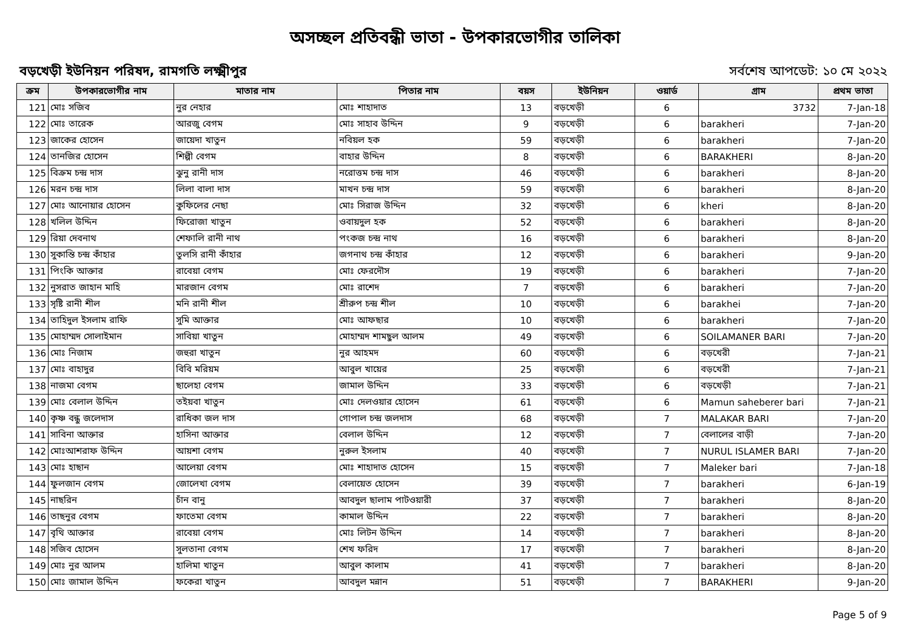অসচ্ছল প্রতিবন্ধী ভাতা - উপকারভোগীর তালিকা
বড়খেড়ী ইউনিয়ন পরিষদ, রামগতি লক্ষ্মীপুর সর্বশেষ আপডেট: ১০ মে ২০২২
| ক্রম | উপকারভোগীর নাম | মাতার নাম | পিতার নাম | বয়স | ইউনিয়ন | ওয়ার্ড | গ্রাম | প্রথম ভাতা |
| --- | --- | --- | --- | --- | --- | --- | --- | --- |
| 121 | মোঃ সজিব | নুর নেহার | মোঃ শাহাদাত | 13 | বড়খেড়ী | 6 | 3732 | 7-Jan-18 |
| 122 | মোঃ তারেক | আরজু বেগম | মোঃ সাহাব উদ্দিন | 9 | বড়খেড়ী | 6 | barakheri | 7-Jan-20 |
| 123 | জাকের হোসেন | জায়েদা খাতুন | নবিয়ল হক | 59 | বড়খেড়ী | 6 | barakheri | 7-Jan-20 |
| 124 | তানজির হোসেন | শিল্পী বেগম | বাহার উদ্দিন | 8 | বড়খেড়ী | 6 | BARAKHERI | 8-Jan-20 |
| 125 | বিক্রম চন্দ্র দাস | ঝুনু রানী দাস | নরোত্তম চন্দ্র দাস | 46 | বড়খেড়ী | 6 | barakheri | 8-Jan-20 |
| 126 | মরন চন্দ্র দাস | লিলা বালা দাস | মাখন চন্দ্র দাস | 59 | বড়খেড়ী | 6 | barakheri | 8-Jan-20 |
| 127 | মোঃ আনোয়ার হোসেন | কুফিলের নেছা | মোঃ সিরাজ উদ্দিন | 32 | বড়খেড়ী | 6 | kheri | 8-Jan-20 |
| 128 | খলিল উদ্দিন | ফিরোজা খাতুন | ওবায়দুল হক | 52 | বড়খেড়ী | 6 | barakheri | 8-Jan-20 |
| 129 | রিয়া দেবনাথ | শেফালি রানী নাথ | পংকজ চন্দ্র নাথ | 16 | বড়খেড়ী | 6 | barakheri | 8-Jan-20 |
| 130 | সুকান্তি চন্দ্র কাঁহার | তুলসি রানী কাঁহার | জগনাথ চন্দ্র কাঁহার | 12 | বড়খেড়ী | 6 | barakheri | 9-Jan-20 |
| 131 | পিংকি আক্তার | রাবেয়া বেগম | মোঃ ফেরদৌস | 19 | বড়খেড়ী | 6 | barakheri | 7-Jan-20 |
| 132 | নুসরাত জাহান মাহি | মারজান বেগম | মোঃ রাশেদ | 7 | বড়খেড়ী | 6 | barakheri | 7-Jan-20 |
| 133 | সৃষ্টি রানী শীল | মনি রানী শীল | শ্রীরুপ চন্দ্র শীল | 10 | বড়খেড়ী | 6 | barakhei | 7-Jan-20 |
| 134 | তাহিদুল ইসলাম রাফি | সুমি আক্তার | মোঃ আফছার | 10 | বড়খেড়ী | 6 | barakheri | 7-Jan-20 |
| 135 | মোহাম্মদ সোলাইমান | সাবিয়া খাতুন | মোহাম্মদ শামছুল আলম | 49 | বড়খেড়ী | 6 | SOILAMANER BARI | 7-Jan-20 |
| 136 | মোঃ নিজাম | জহুরা খাতুন | নুর আহমদ | 60 | বড়খেড়ী | 6 | বড়খেরী | 7-Jan-21 |
| 137 | মোঃ বাহাদুর | বিবি মরিয়ম | আবুল খায়ের | 25 | বড়খেড়ী | 6 | বড়খেরী | 7-Jan-21 |
| 138 | নাজমা বেগম | ছালেহা বেগম | জামাল উদ্দিন | 33 | বড়খেড়ী | 6 | বড়খেড়ী | 7-Jan-21 |
| 139 | মোঃ বেলাল উদ্দিন | তইয়বা খাতুন | মোঃ দেলওয়ার হোসেন | 61 | বড়খেড়ী | 6 | Mamun saheberer bari | 7-Jan-21 |
| 140 | কৃষ্ণ বন্ধু জলেদাস | রাধিকা জল দাস | গোপাল চন্দ্র জলদাস | 68 | বড়খেড়ী | 7 | MALAKAR BARI | 7-Jan-20 |
| 141 | সাবিনা আক্তার | হাসিনা আক্তার | বেলাল উদ্দিন | 12 | বড়খেড়ী | 7 | বেলালের বাড়ী | 7-Jan-20 |
| 142 | মোঃআশরাফ উদ্দিন | আয়শা বেগম | নুরুল ইসলাম | 40 | বড়খেড়ী | 7 | NURUL ISLAMER BARI | 7-Jan-20 |
| 143 | মোঃ হাছান | আলেয়া বেগম | মোঃ শাহাদাত হোসেন | 15 | বড়খেড়ী | 7 | Maleker bari | 7-Jan-18 |
| 144 | ফুলজান বেগম | জোলেখা বেগম | বেলায়েত হোসেন | 39 | বড়খেড়ী | 7 | barakheri | 6-Jan-19 |
| 145 | নাছরিন | চাঁন বানু | আবদুল ছালাম পাটওয়ারী | 37 | বড়খেড়ী | 7 | barakheri | 8-Jan-20 |
| 146 | তাছনুর বেগম | ফাতেমা বেগম | কামাল উদ্দিন | 22 | বড়খেড়ী | 7 | barakheri | 8-Jan-20 |
| 147 | বৃথি আক্তার | রাবেয়া বেগম | মোঃ লিটন উদ্দিন | 14 | বড়খেড়ী | 7 | barakheri | 8-Jan-20 |
| 148 | সজিব হোসেন | সুলতানা বেগম | শেখ ফরিদ | 17 | বড়খেড়ী | 7 | barakheri | 8-Jan-20 |
| 149 | মোঃ নুর আলম | হালিমা খাতুন | আবুল কালাম | 41 | বড়খেড়ী | 7 | barakheri | 8-Jan-20 |
| 150 | মোঃ জামাল উদ্দিন | ফকেরা খাতুন | আবদুল মন্নান | 51 | বড়খেড়ী | 7 | BARAKHERI | 9-Jan-20 |
Page 5 of 9